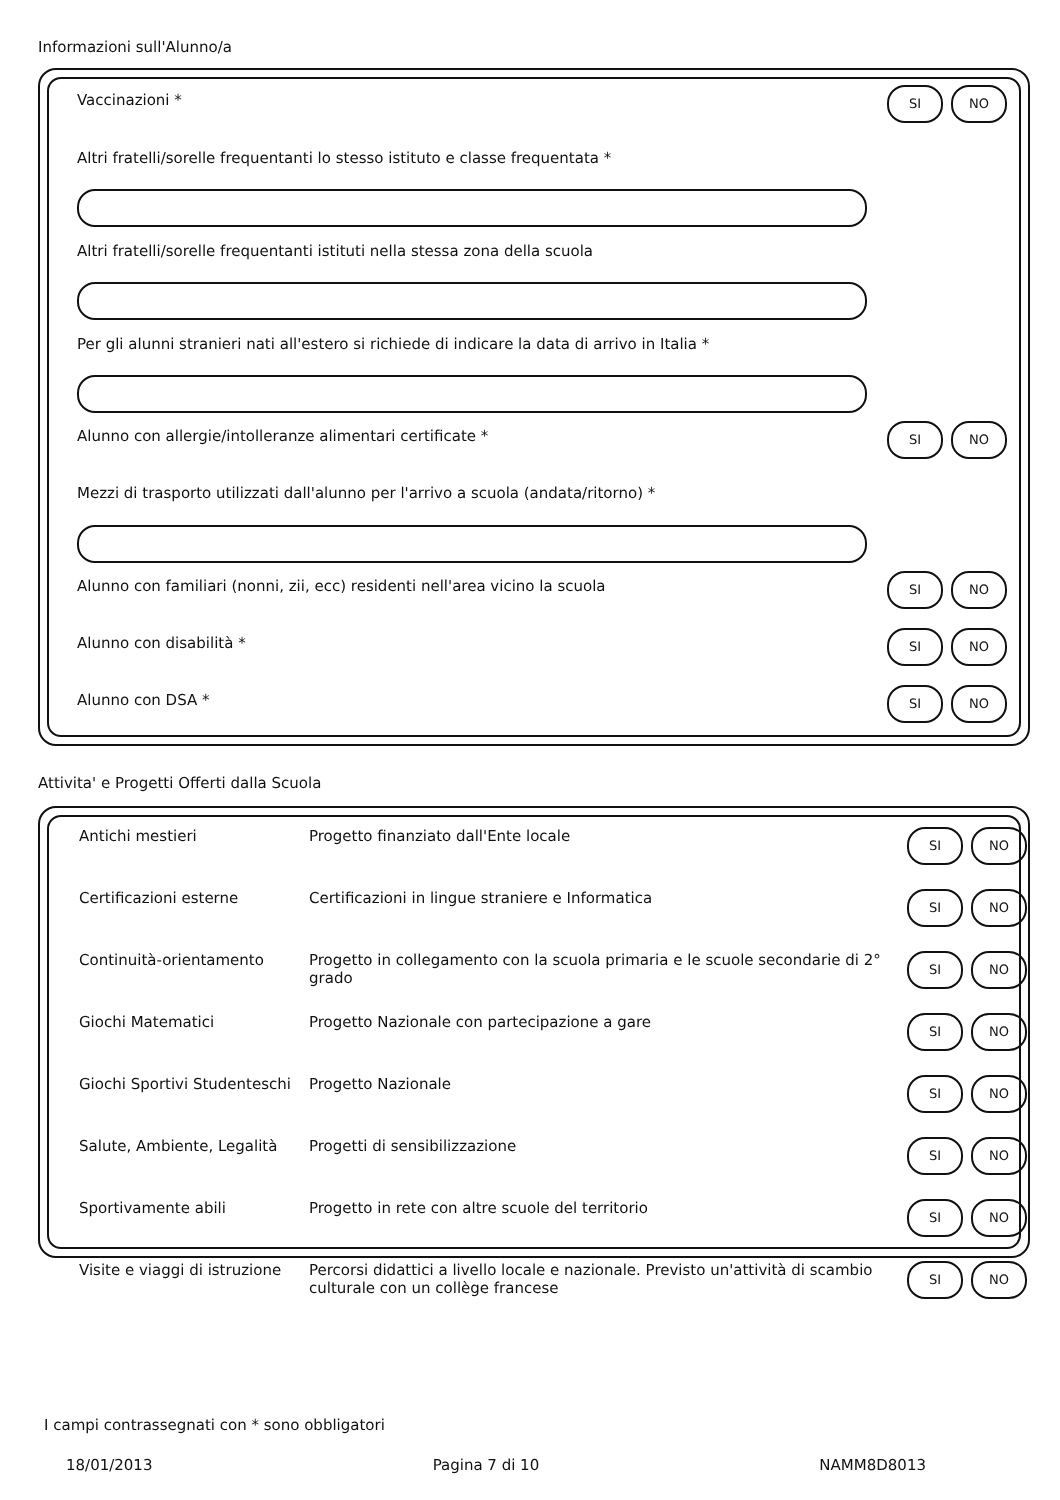Informazioni sull'Alunno/a
Vaccinazioni *
SI NO
Altri fratelli/sorelle frequentanti lo stesso istituto e classe frequentata *
Altri fratelli/sorelle frequentanti istituti nella stessa zona della scuola
Per gli alunni stranieri nati all'estero si richiede di indicare la data di arrivo in Italia *
Alunno con allergie/intolleranze alimentari certificate *
SI NO
Mezzi di trasporto utilizzati dall'alunno per l'arrivo a scuola (andata/ritorno) *
Alunno con familiari (nonni, zii, ecc) residenti nell'area vicino la scuola
SI NO
Alunno con disabilità *
SI NO
Alunno con DSA *
SI NO
Attivita' e Progetti Offerti dalla Scuola
| Antichi mestieri | Progetto finanziato dall'Ente locale | SI NO |
| Certificazioni esterne | Certificazioni in lingue straniere e Informatica | SI NO |
| Continuità-orientamento | Progetto in collegamento con la scuola primaria e le scuole secondarie di 2° grado | SI NO |
| Giochi Matematici | Progetto Nazionale con partecipazione a gare | SI NO |
| Giochi Sportivi Studenteschi | Progetto Nazionale | SI NO |
| Salute, Ambiente, Legalità | Progetti di sensibilizzazione | SI NO |
| Sportivamente abili | Progetto in rete con altre scuole del territorio | SI NO |
| Visite e viaggi di istruzione | Percorsi didattici a livello locale e nazionale. Previsto un'attività di scambio culturale con un collège francese | SI NO |
I campi contrassegnati con * sono obbligatori
18/01/2013 Pagina 7 di 10 NAMM8D8013